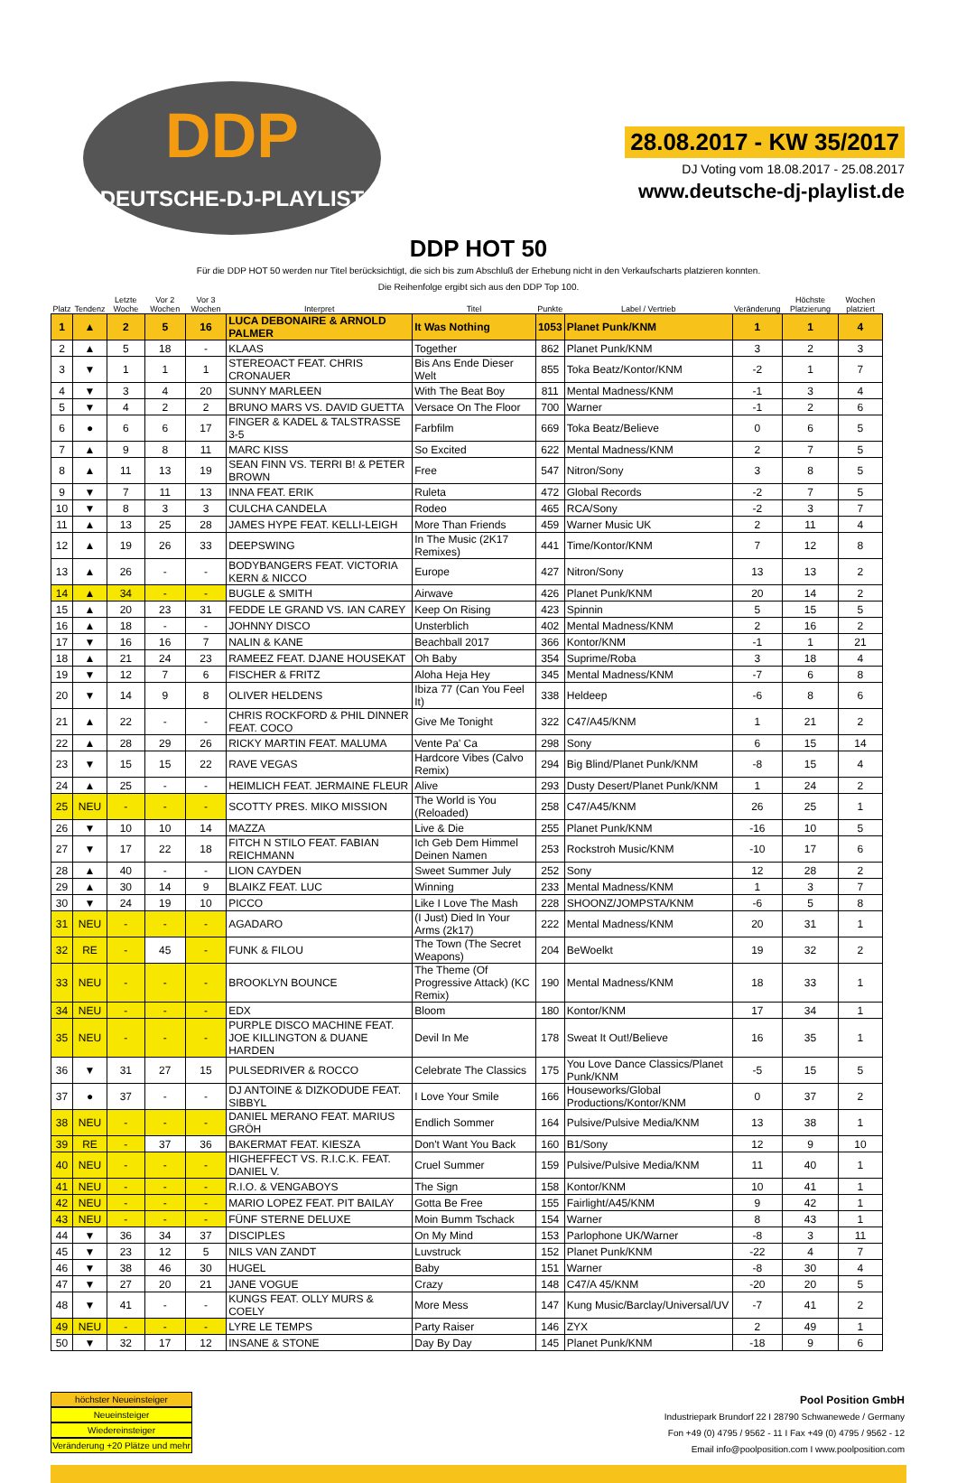DDP
DEUTSCHE-DJ-PLAYLIST
28.08.2017 - KW 35/2017
DJ Voting vom 18.08.2017 - 25.08.2017
www.deutsche-dj-playlist.de
DDP HOT 50
Für die DDP HOT 50 werden nur Titel berücksichtigt, die sich bis zum Abschluß der Erhebung nicht in den Verkaufscharts platzieren konnten.
Die Reihenfolge ergibt sich aus den DDP Top 100.
| Platz | Tendenz | Letzte Woche | Vor 2 Wochen | Vor 3 Wochen | Interpret | Titel | Punkte | Label / Vertrieb | Veränderung | Höchste Platzierung | Wochen platziert |
| --- | --- | --- | --- | --- | --- | --- | --- | --- | --- | --- | --- |
| 1 | ▲ | 2 | 5 | 16 | LUCA DEBONAIRE & ARNOLD PALMER | It Was Nothing | 1053 | Planet Punk/KNM | 1 | 1 | 4 |
| 2 | ▲ | 5 | 18 | - | KLAAS | Together | 862 | Planet Punk/KNM | 3 | 2 | 3 |
| 3 | ▼ | 1 | 1 | 1 | STEREOACT FEAT. CHRIS CRONAUER | Bis Ans Ende Dieser Welt | 855 | Toka Beatz/Kontor/KNM | -2 | 1 | 7 |
| 4 | ▼ | 3 | 4 | 20 | SUNNY MARLEEN | With The Beat Boy | 811 | Mental Madness/KNM | -1 | 3 | 4 |
| 5 | ▼ | 4 | 2 | 2 | BRUNO MARS VS. DAVID GUETTA | Versace On The Floor | 700 | Warner | -1 | 2 | 6 |
| 6 | ● | 6 | 6 | 17 | FINGER & KADEL & TALSTRASSE 3-5 | Farbfilm | 669 | Toka Beatz/Believe | 0 | 6 | 5 |
| 7 | ▲ | 9 | 8 | 11 | MARC KISS | So Excited | 622 | Mental Madness/KNM | 2 | 7 | 5 |
| 8 | ▲ | 11 | 13 | 19 | SEAN FINN VS. TERRI B! & PETER BROWN | Free | 547 | Nitron/Sony | 3 | 8 | 5 |
| 9 | ▼ | 7 | 11 | 13 | INNA FEAT. ERIK | Ruleta | 472 | Global Records | -2 | 7 | 5 |
| 10 | ▼ | 8 | 3 | 3 | CULCHA CANDELA | Rodeo | 465 | RCA/Sony | -2 | 3 | 7 |
| 11 | ▲ | 13 | 25 | 28 | JAMES HYPE FEAT. KELLI-LEIGH | More Than Friends | 459 | Warner Music UK | 2 | 11 | 4 |
| 12 | ▲ | 19 | 26 | 33 | DEEPSWING | In The Music (2K17 Remixes) | 441 | Time/Kontor/KNM | 7 | 12 | 8 |
| 13 | ▲ | 26 | - | - | BODYBANGERS FEAT. VICTORIA KERN & NICCO | Europe | 427 | Nitron/Sony | 13 | 13 | 2 |
| 14 | ▲ | 34 | - | - | BUGLE & SMITH | Airwave | 426 | Planet Punk/KNM | 20 | 14 | 2 |
| 15 | ▲ | 20 | 23 | 31 | FEDDE LE GRAND VS. IAN CAREY | Keep On Rising | 423 | Spinnin | 5 | 15 | 5 |
| 16 | ▲ | 18 | - | - | JOHNNY DISCO | Unsterblich | 402 | Mental Madness/KNM | 2 | 16 | 2 |
| 17 | ▼ | 16 | 16 | 7 | NALIN & KANE | Beachball 2017 | 366 | Kontor/KNM | -1 | 1 | 21 |
| 18 | ▲ | 21 | 24 | 23 | RAMEEZ FEAT. DJANE HOUSEKAT | Oh Baby | 354 | Suprime/Roba | 3 | 18 | 4 |
| 19 | ▼ | 12 | 7 | 6 | FISCHER & FRITZ | Aloha Heja Hey | 345 | Mental Madness/KNM | -7 | 6 | 8 |
| 20 | ▼ | 14 | 9 | 8 | OLIVER HELDENS | Ibiza 77 (Can You Feel It) | 338 | Heldeep | -6 | 8 | 6 |
| 21 | ▲ | 22 | - | - | CHRIS ROCKFORD & PHIL DINNER FEAT. COCO | Give Me Tonight | 322 | C47/A45/KNM | 1 | 21 | 2 |
| 22 | ▲ | 28 | 29 | 26 | RICKY MARTIN FEAT. MALUMA | Vente Pa' Ca | 298 | Sony | 6 | 15 | 14 |
| 23 | ▼ | 15 | 15 | 22 | RAVE VEGAS | Hardcore Vibes (Calvo Remix) | 294 | Big Blind/Planet Punk/KNM | -8 | 15 | 4 |
| 24 | ▲ | 25 | - | - | HEIMLICH FEAT. JERMAINE FLEUR | Alive | 293 | Dusty Desert/Planet Punk/KNM | 1 | 24 | 2 |
| 25 | NEU | - | - | - | SCOTTY PRES. MIKO MISSION | The World is You (Reloaded) | 258 | C47/A45/KNM | 26 | 25 | 1 |
| 26 | ▼ | 10 | 10 | 14 | MAZZA | Live & Die | 255 | Planet Punk/KNM | -16 | 10 | 5 |
| 27 | ▼ | 17 | 22 | 18 | FITCH N STILO FEAT. FABIAN REICHMANN | Ich Geb Dem Himmel Deinen Namen | 253 | Rockstroh Music/KNM | -10 | 17 | 6 |
| 28 | ▲ | 40 | - | - | LION CAYDEN | Sweet Summer July | 252 | Sony | 12 | 28 | 2 |
| 29 | ▲ | 30 | 14 | 9 | BLAIKZ FEAT. LUC | Winning | 233 | Mental Madness/KNM | 1 | 3 | 7 |
| 30 | ▼ | 24 | 19 | 10 | PICCO | Like I Love The Mash | 228 | SHOONZ/JOMPSTA/KNM | -6 | 5 | 8 |
| 31 | NEU | - | - | - | AGADARO | (I Just) Died In Your Arms (2k17) | 222 | Mental Madness/KNM | 20 | 31 | 1 |
| 32 | RE | - | 45 | - | FUNK & FILOU | The Town (The Secret Weapons) | 204 | BeWoelkt | 19 | 32 | 2 |
| 33 | NEU | - | - | - | BROOKLYN BOUNCE | The Theme (Of Progressive Attack) (KC Remix) | 190 | Mental Madness/KNM | 18 | 33 | 1 |
| 34 | NEU | - | - | - | EDX | Bloom | 180 | Kontor/KNM | 17 | 34 | 1 |
| 35 | NEU | - | - | - | PURPLE DISCO MACHINE FEAT. JOE KILLINGTON & DUANE HARDEN | Devil In Me | 178 | Sweat It Out!/Believe | 16 | 35 | 1 |
| 36 | ▼ | 31 | 27 | 15 | PULSEDRIVER & ROCCO | Celebrate The Classics | 175 | You Love Dance Classics/Planet Punk/KNM | -5 | 15 | 5 |
| 37 | ● | 37 | - | - | DJ ANTOINE & DIZKODUDE FEAT. SIBBYL | I Love Your Smile | 166 | Houseworks/Global Productions/Kontor/KNM | 0 | 37 | 2 |
| 38 | NEU | - | - | - | DANIEL MERANO FEAT. MARIUS GRÖH | Endlich Sommer | 164 | Pulsive/Pulsive Media/KNM | 13 | 38 | 1 |
| 39 | RE | - | 37 | 36 | BAKERMAT FEAT. KIESZA | Don't Want You Back | 160 | B1/Sony | 12 | 9 | 10 |
| 40 | NEU | - | - | - | HIGHEFFECT VS. R.I.C.K. FEAT. DANIEL V. | Cruel Summer | 159 | Pulsive/Pulsive Media/KNM | 11 | 40 | 1 |
| 41 | NEU | - | - | - | R.I.O. & VENGABOYS | The Sign | 158 | Kontor/KNM | 10 | 41 | 1 |
| 42 | NEU | - | - | - | MARIO LOPEZ FEAT. PIT BAILAY | Gotta Be Free | 155 | Fairlight/A45/KNM | 9 | 42 | 1 |
| 43 | NEU | - | - | - | FÜNF STERNE DELUXE | Moin Bumm Tschack | 154 | Warner | 8 | 43 | 1 |
| 44 | ▼ | 36 | 34 | 37 | DISCIPLES | On My Mind | 153 | Parlophone UK/Warner | -8 | 3 | 11 |
| 45 | ▼ | 23 | 12 | 5 | NILS VAN ZANDT | Luvstruck | 152 | Planet Punk/KNM | -22 | 4 | 7 |
| 46 | ▼ | 38 | 46 | 30 | HUGEL | Baby | 151 | Warner | -8 | 30 | 4 |
| 47 | ▼ | 27 | 20 | 21 | JANE VOGUE | Crazy | 148 | C47/A 45/KNM | -20 | 20 | 5 |
| 48 | ▼ | 41 | - | - | KUNGS FEAT. OLLY MURS & COELY | More Mess | 147 | Kung Music/Barclay/Universal/UV | -7 | 41 | 2 |
| 49 | NEU | - | - | - | LYRE LE TEMPS | Party Raiser | 146 | ZYX | 2 | 49 | 1 |
| 50 | ▼ | 32 | 17 | 12 | INSANE & STONE | Day By Day | 145 | Planet Punk/KNM | -18 | 9 | 6 |
höchster Neueinsteiger
Neueinsteiger
Wiedereinsteiger
Veränderung +20 Plätze und mehr
Pool Position GmbH
Industriepark Brundorf 22 I 28790 Schwanewede / Germany
Fon +49 (0) 4795 / 9562 - 11 I Fax +49 (0) 4795 / 9562 - 12
Email info@poolposition.com I www.poolposition.com